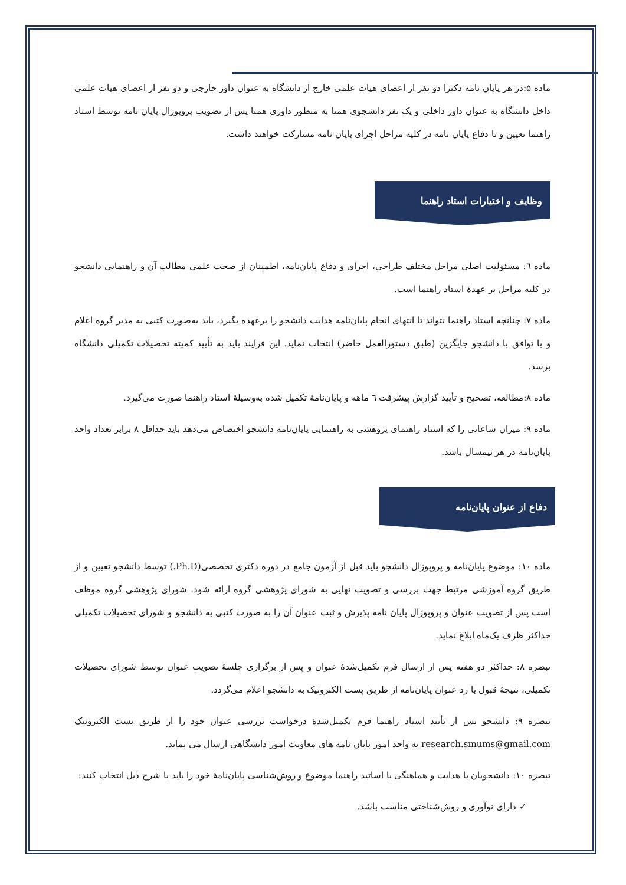ماده ۵:در هر پایان نامه دکترا دو نفر از اعضای هیات علمی خارج از دانشگاه به عنوان داور خارجی و دو نفر از اعضای هیات علمی داخل دانشگاه به عنوان داور داخلی و یک نفر دانشجوی همتا به منظور داوری همتا پس از تصویب پروپوزال پایان نامه توسط استاد راهنما تعیین و تا دفاع پایان نامه در کلیه مراحل اجرای پایان نامه مشارکت خواهند داشت.
وظایف و اختیارات استاد راهنما
ماده ٦: مسئولیت اصلی مراحل مختلف طراحی، اجرای و دفاع پایان‌نامه، اطمینان از صحت علمی مطالب آن و راهنمایی دانشجو در کلیه مراحل بر عهدهٔ استاد راهنما است.
ماده ۷: چنانچه استاد راهنما نتواند تا انتهای انجام پایان‌نامه هدایت دانشجو را برعهده بگیرد، باید به‌صورت کتبی به مدیر گروه اعلام و با توافق با دانشجو جایگزین (طبق دستورالعمل حاضر) انتخاب نماید. این فرایند باید به تأیید کمیته تحصیلات تکمیلی دانشگاه برسد.
ماده ۸:مطالعه، تصحیح و تأیید گزارش پیشرفت ٦ ماهه و پایان‌نامهٔ تکمیل شده به‌وسیلهٔ استاد راهنما صورت می‌گیرد.
ماده ۹: میزان ساعاتی را که استاد راهنمای پژوهشی به راهنمایی پایان‌نامه دانشجو اختصاص می‌دهد باید حداقل ۸ برابر تعداد واحد پایان‌نامه در هر نیمسال باشد.
دفاع از عنوان پایان‌نامه
ماده ۱۰: موضوع پایان‌نامه و پروپوزال دانشجو باید قبل از آزمون جامع در دوره دکتری تخصصی(Ph.D.) توسط دانشجو تعیین و از طریق گروه آموزشی مرتبط جهت بررسی و تصویب نهایی به شورای پژوهشی گروه ارائه شود. شورای پژوهشی گروه موظف است پس از تصویب عنوان و پروپوزال پایان نامه پذیرش و ثبت عنوان آن را به صورت کتبی به دانشجو و شورای تحصیلات تکمیلی حداکثر ظرف یک‌ماه ابلاغ نماید.
تبصره ۸: حداکثر دو هفته پس از ارسال فرم تکمیل‌شدهٔ عنوان و پس از برگزاری جلسهٔ تصویب عنوان توسط شورای تحصیلات تکمیلی، نتیجهٔ قبول یا رد عنوان پایان‌نامه از طریق پست الکترونیک به دانشجو اعلام می‌گردد.
تبصره ۹: دانشجو پس از تأیید استاد راهنما فرم تکمیل‌شدهٔ درخواست بررسی عنوان خود را از طریق پست الکترونیک research.smums@gmail.com به واحد امور پایان نامه های معاونت امور دانشگاهی ارسال می نماید.
تبصره ۱۰: دانشجویان با هدایت و هماهنگی با اساتید راهنما موضوع و روش‌شناسی پایان‌نامهٔ خود را باید با شرح ذیل انتخاب کنند:
✓ دارای نوآوری و روش‌شناختی مناسب باشد.